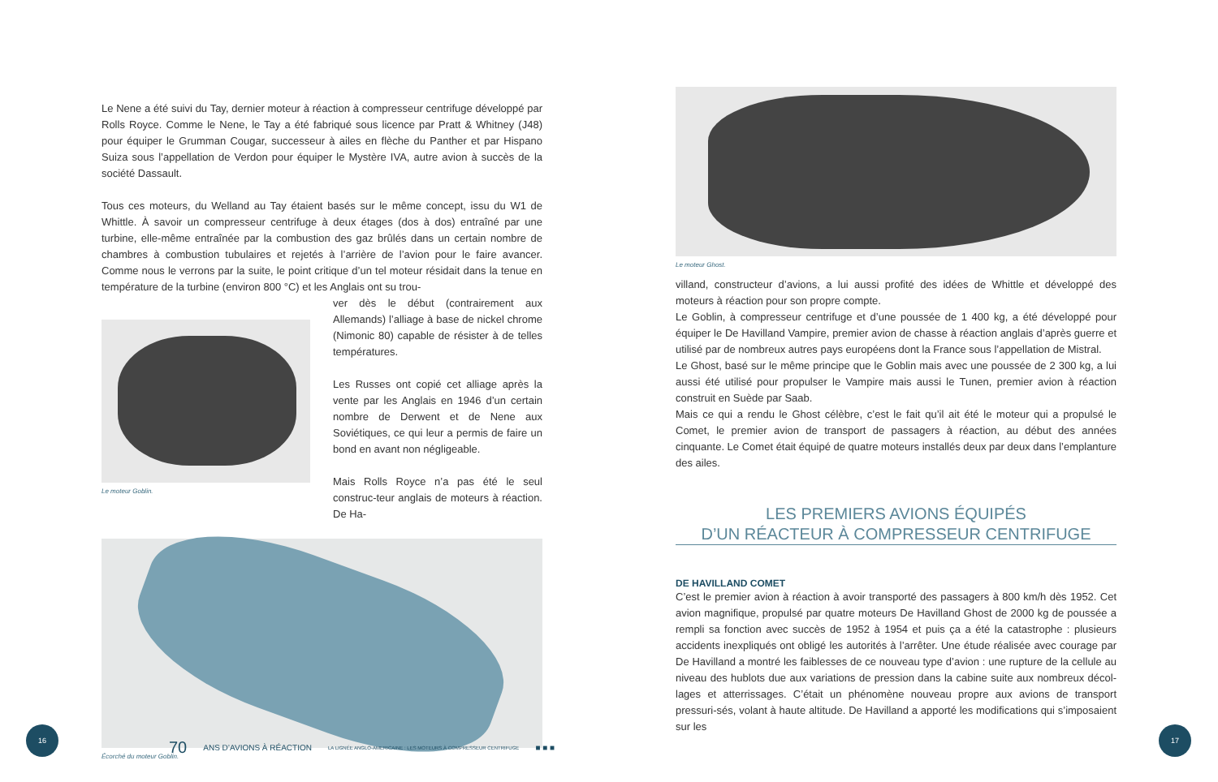Le Nene a été suivi du Tay, dernier moteur à réaction à compresseur centrifuge développé par Rolls Royce. Comme le Nene, le Tay a été fabriqué sous licence par Pratt & Whitney (J48) pour équiper le Grumman Cougar, successeur à ailes en flèche du Panther et par Hispano Suiza sous l’appellation de Verdon pour équiper le Mystère IVA, autre avion à succès de la société Dassault.
Tous ces moteurs, du Welland au Tay étaient basés sur le même concept, issu du W1 de Whittle. À savoir un compresseur centrifuge à deux étages (dos à dos) entraîné par une turbine, elle-même entraînée par la combustion des gaz brûlés dans un certain nombre de chambres à combustion tubulaires et rejetés à l’arrière de l’avion pour le faire avancer. Comme nous le verrons par la suite, le point critique d’un tel moteur résidait dans la tenue en température de la turbine (environ 800 °C) et les Anglais ont su trou-
Le moteur Goblin.
ver dès le début (contrairement aux Allemands) l’alliage à base de nickel chrome (Nimonic 80) capable de résister à de telles températures.
Les Russes ont copié cet alliage après la vente par les Anglais en 1946 d’un certain nombre de Derwent et de Nene aux Soviétiques, ce qui leur a permis de faire un bond en avant non négligeable.
Mais Rolls Royce n’a pas été le seul construc-teur anglais de moteurs à réaction. De Ha-
Écorché du moteur Goblin.
Le moteur Ghost.
villand, constructeur d’avions, a lui aussi profité des idées de Whittle et développé des moteurs à réaction pour son propre compte.
Le Goblin, à compresseur centrifuge et d’une poussée de 1 400 kg, a été développé pour équiper le De Havilland Vampire, premier avion de chasse à réaction anglais d’après guerre et utilisé par de nombreux autres pays européens dont la France sous l’appellation de Mistral.
Le Ghost, basé sur le même principe que le Goblin mais avec une poussée de 2 300 kg, a lui aussi été utilisé pour propulser le Vampire mais aussi le Tunen, premier avion à réaction construit en Suède par Saab.
Mais ce qui a rendu le Ghost célèbre, c’est le fait qu’il ait été le moteur qui a propulsé le Comet, le premier avion de transport de passagers à réaction, au début des années cinquante. Le Comet était équipé de quatre moteurs installés deux par deux dans l’emplanture des ailes.
LES PREMIERS AVIONS ÉQUIPÉS
D’UN RÉACTEUR À COMPRESSEUR CENTRIFUGE
DE HAVILLAND COMET
C’est le premier avion à réaction à avoir transporté des passagers à 800 km/h dès 1952. Cet avion magnifique, propulsé par quatre moteurs De Havilland Ghost de 2000 kg de poussée a rempli sa fonction avec succès de 1952 à 1954 et puis ça a été la catastrophe : plusieurs accidents inexpliqués ont obligé les autorités à l’arrêter. Une étude réalisée avec courage par De Havilland a montré les faiblesses de ce nouveau type d’avion : une rupture de la cellule au niveau des hublots due aux variations de pression dans la cabine suite aux nombreux décol-lages et atterrissages. C’était un phénomène nouveau propre aux avions de transport pressuri-sés, volant à haute altitude. De Havilland a apporté les modifications qui s’imposaient sur les
16
70 ANS D’AVIONS À RÉACTION LA LIGNÉE ANGLO-AMERICAINE : LES MOTEURS À COMPRESSEUR CENTRIFUGE ■ ■ ■
17